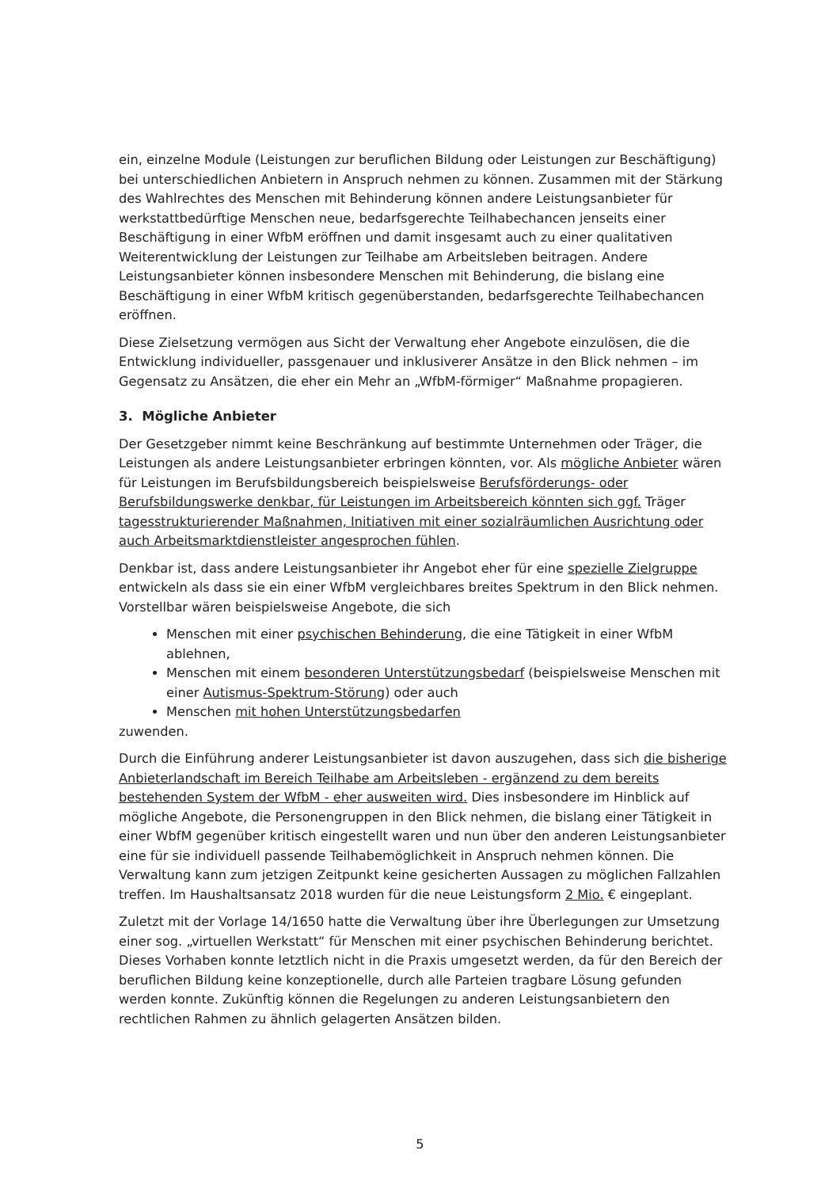ein, einzelne Module (Leistungen zur beruflichen Bildung oder Leistungen zur Beschäftigung) bei unterschiedlichen Anbietern in Anspruch nehmen zu können. Zusammen mit der Stärkung des Wahlrechtes des Menschen mit Behinderung können andere Leistungsanbieter für werkstattbedürftige Menschen neue, bedarfsgerechte Teilhabechancen jenseits einer Beschäftigung in einer WfbM eröffnen und damit insgesamt auch zu einer qualitativen Weiterentwicklung der Leistungen zur Teilhabe am Arbeitsleben beitragen. Andere Leistungsanbieter können insbesondere Menschen mit Behinderung, die bislang eine Beschäftigung in einer WfbM kritisch gegenüberstanden, bedarfsgerechte Teilhabechancen eröffnen.
Diese Zielsetzung vermögen aus Sicht der Verwaltung eher Angebote einzulösen, die die Entwicklung individueller, passgenauer und inklusiverer Ansätze in den Blick nehmen – im Gegensatz zu Ansätzen, die eher ein Mehr an „WfbM-förmiger“ Maßnahme propagieren.
3. Mögliche Anbieter
Der Gesetzgeber nimmt keine Beschränkung auf bestimmte Unternehmen oder Träger, die Leistungen als andere Leistungsanbieter erbringen könnten, vor. Als mögliche Anbieter wären für Leistungen im Berufsbildungsbereich beispielsweise Berufsförderungs- oder Berufsbildungswerke denkbar, für Leistungen im Arbeitsbereich könnten sich ggf. Träger tagesstrukturierender Maßnahmen, Initiativen mit einer sozialräumlichen Ausrichtung oder auch Arbeitsmarktdienstleister angesprochen fühlen.
Denkbar ist, dass andere Leistungsanbieter ihr Angebot eher für eine spezielle Zielgruppe entwickeln als dass sie ein einer WfbM vergleichbares breites Spektrum in den Blick nehmen. Vorstellbar wären beispielsweise Angebote, die sich
Menschen mit einer psychischen Behinderung, die eine Tätigkeit in einer WfbM ablehnen,
Menschen mit einem besonderen Unterstützungsbedarf (beispielsweise Menschen mit einer Autismus-Spektrum-Störung) oder auch
Menschen mit hohen Unterstützungsbedarfen
zuwenden.
Durch die Einführung anderer Leistungsanbieter ist davon auszugehen, dass sich die bisherige Anbieterlandschaft im Bereich Teilhabe am Arbeitsleben - ergänzend zu dem bereits bestehenden System der WfbM - eher ausweiten wird. Dies insbesondere im Hinblick auf mögliche Angebote, die Personengruppen in den Blick nehmen, die bislang einer Tätigkeit in einer WbfM gegenüber kritisch eingestellt waren und nun über den anderen Leistungsanbieter eine für sie individuell passende Teilhabemöglichkeit in Anspruch nehmen können. Die Verwaltung kann zum jetzigen Zeitpunkt keine gesicherten Aussagen zu möglichen Fallzahlen treffen. Im Haushaltsansatz 2018 wurden für die neue Leistungsform 2 Mio. € eingeplant.
Zuletzt mit der Vorlage 14/1650 hatte die Verwaltung über ihre Überlegungen zur Umsetzung einer sog. „virtuellen Werkstatt“ für Menschen mit einer psychischen Behinderung berichtet. Dieses Vorhaben konnte letztlich nicht in die Praxis umgesetzt werden, da für den Bereich der beruflichen Bildung keine konzeptionelle, durch alle Parteien tragbare Lösung gefunden werden konnte. Zukünftig können die Regelungen zu anderen Leistungsanbietern den rechtlichen Rahmen zu ähnlich gelagerten Ansätzen bilden.
5